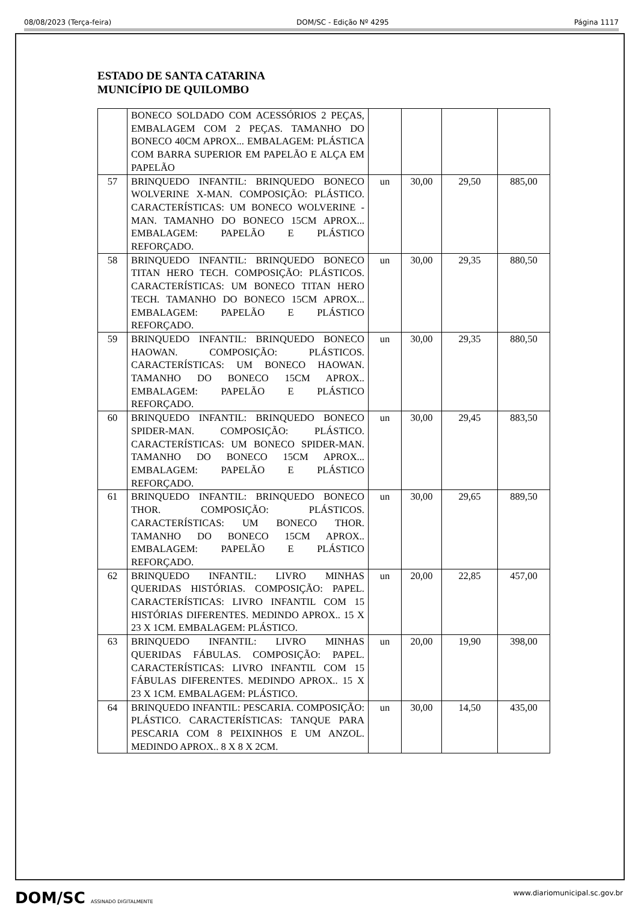08/08/2023 (Terça-feira) DOM/SC - Edição Nº 4295 Página 1117
ESTADO DE SANTA CATARINA
MUNICÍPIO DE QUILOMBO
| | BONECO SOLDADO COM ACESSÓRIOS 2 PEÇAS, EMBALAGEM COM 2 PEÇAS. TAMANHO DO BONECO 40CM APROX... EMBALAGEM: PLÁSTICA COM BARRA SUPERIOR EM PAPELÃO E ALÇA EM PAPELÃO | | | | |
| 57 | BRINQUEDO INFANTIL: BRINQUEDO BONECO WOLVERINE X-MAN. COMPOSIÇÃO: PLÁSTICO. CARACTERÍSTICAS: UM BONECO WOLVERINE -MAN. TAMANHO DO BONECO 15CM APROX... EMBALAGEM: PAPELÃO E PLÁSTICO REFORÇADO. | un | 30,00 | 29,50 | 885,00 |
| 58 | BRINQUEDO INFANTIL: BRINQUEDO BONECO TITAN HERO TECH. COMPOSIÇÃO: PLÁSTICOS. CARACTERÍSTICAS: UM BONECO TITAN HERO TECH. TAMANHO DO BONECO 15CM APROX... EMBALAGEM: PAPELÃO E PLÁSTICO REFORÇADO. | un | 30,00 | 29,35 | 880,50 |
| 59 | BRINQUEDO INFANTIL: BRINQUEDO BONECO HAOWAN. COMPOSIÇÃO: PLÁSTICOS. CARACTERÍSTICAS: UM BONECO HAOWAN. TAMANHO DO BONECO 15CM APROX.. EMBALAGEM: PAPELÃO E PLÁSTICO REFORÇADO. | un | 30,00 | 29,35 | 880,50 |
| 60 | BRINQUEDO INFANTIL: BRINQUEDO BONECO SPIDER-MAN. COMPOSIÇÃO: PLÁSTICO. CARACTERÍSTICAS: UM BONECO SPIDER-MAN. TAMANHO DO BONECO 15CM APROX... EMBALAGEM: PAPELÃO E PLÁSTICO REFORÇADO. | un | 30,00 | 29,45 | 883,50 |
| 61 | BRINQUEDO INFANTIL: BRINQUEDO BONECO THOR. COMPOSIÇÃO: PLÁSTICOS. CARACTERÍSTICAS: UM BONECO THOR. TAMANHO DO BONECO 15CM APROX.. EMBALAGEM: PAPELÃO E PLÁSTICO REFORÇADO. | un | 30,00 | 29,65 | 889,50 |
| 62 | BRINQUEDO INFANTIL: LIVRO MINHAS QUERIDAS HISTÓRIAS. COMPOSIÇÃO: PAPEL. CARACTERÍSTICAS: LIVRO INFANTIL COM 15 HISTÓRIAS DIFERENTES. MEDINDO APROX.. 15 X 23 X 1CM. EMBALAGEM: PLÁSTICO. | un | 20,00 | 22,85 | 457,00 |
| 63 | BRINQUEDO INFANTIL: LIVRO MINHAS QUERIDAS FÁBULAS. COMPOSIÇÃO: PAPEL. CARACTERÍSTICAS: LIVRO INFANTIL COM 15 FÁBULAS DIFERENTES. MEDINDO APROX.. 15 X 23 X 1CM. EMBALAGEM: PLÁSTICO. | un | 20,00 | 19,90 | 398,00 |
| 64 | BRINQUEDO INFANTIL: PESCARIA. COMPOSIÇÃO: PLÁSTICO. CARACTERÍSTICAS: TANQUE PARA PESCARIA COM 8 PEIXINHOS E UM ANZOL. MEDINDO APROX.. 8 X 8 X 2CM. | un | 30,00 | 14,50 | 435,00 |
DOM/SC ASSINADO DIGITALMENTE www.diariomunicipal.sc.gov.br